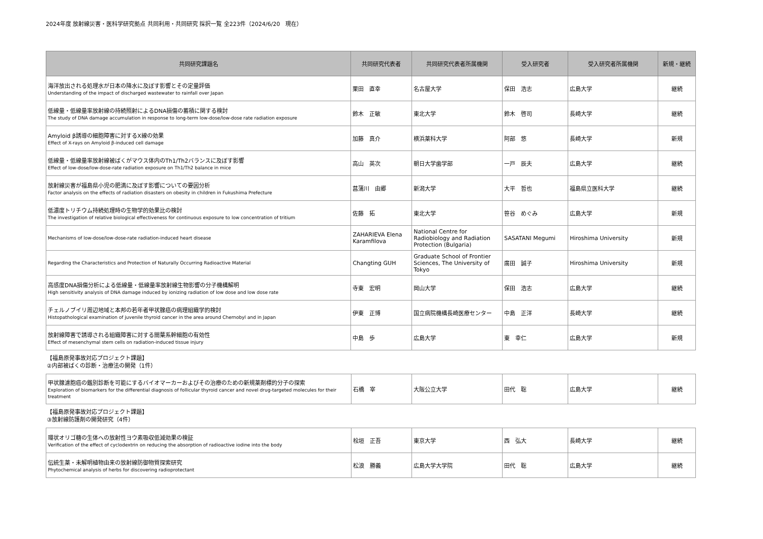2024年度 放射線災害・医科学研究拠点 共同利用・共同研究 採択一覧 全223件（2024/6/20　現在）
| 共同研究課題名 | 共同研究代表者 | 共同研究代表者所属機関 | 受入研究者 | 受入研究者所属機関 | 新規・継続 |
| --- | --- | --- | --- | --- | --- |
| 海洋放出される処理水が日本の降水に及ぼす影響とその定量評価 Understanding of the impact of discharged wastewater to rainfall over Japan | 栗田 直幸 | 名古屋大学 | 保田 浩志 | 広島大学 | 継続 |
| 低線量・低線量率放射線の持続照射によるDNA損傷の蓄積に関する検討 The study of DNA damage accumulation in response to long-term low-dose/low-dose rate radiation exposure | 鈴木 正敏 | 東北大学 | 鈴木 啓司 | 長崎大学 | 継続 |
| Amyloid β誘導の細胞障害に対するX線の効果 Effect of X-rays on Amyloid β-induced cell damage | 加藤 真介 | 横浜薬科大学 | 阿部 悠 | 長崎大学 | 新規 |
| 低線量・低線量率放射線被ばくがマウス体内のTh1/Th2バランスに及ぼす影響 Effect of low-dose/low-dose-rate radiation exposure on Th1/Th2 balance in mice | 高山 英次 | 朝日大学歯学部 | 一戸 辰夫 | 広島大学 | 継続 |
| 放射線災害が福島県小児の肥満に及ぼす影響についての要因分析 Factor analysis on the effects of radiation disasters on obesity in children in Fukushima Prefecture | 菖蒲川 由郷 | 新潟大学 | 大平 哲也 | 福島県立医科大学 | 継続 |
| 低濃度トリチウム持続処理時の生物学的効果比の検討 The investigation of relative biological effectiveness for continuous exposure to low concentration of tritium | 佐藤 拓 | 東北大学 | 笹谷 めぐみ | 広島大学 | 新規 |
| Mechanisms of low-dose/low-dose-rate radiation-induced heart disease | ZAHARIEVA Elena Karamfilova | National Centre for Radiobiology and Radiation Protection (Bulgaria) | SASATANI Megumi | Hiroshima University | 新規 |
| Regarding the Characteristics and Protection of Naturally Occurring Radioactive Material | Changting GUH | Graduate School of Frontier Sciences, The University of Tokyo | 廣田 誠子 | Hiroshima University | 新規 |
| 高感度DNA損傷分析による低線量・低線量率放射線生物影響の分子機構解明 High sensitivity analysis of DNA damage induced by ionizing radiation of low dose and low dose rate | 寺東 宏明 | 岡山大学 | 保田 浩志 | 広島大学 | 継続 |
| チェルノブイリ周辺地域と本邦の若年者甲状腺癌の病理組織学的検討 Histopathological examination of juvenile thyroid cancer in the area around Chernobyl and in Japan | 伊東 正博 | 国立病院機構長崎医療センター | 中島 正洋 | 長崎大学 | 継続 |
| 放射線障害で誘導される組織障害に対する間葉系幹細胞の有効性 Effect of mesenchymal stem cells on radiation-induced tissue injury | 中島 歩 | 広島大学 | 東 幸仁 | 広島大学 | 新規 |
【福島原発事故対応プロジェクト課題】
②内部被ばくの診断・治療法の開発（1件）
| 甲状腺濾胞癌の鑑別診断を可能にするバイオマーカーおよびその治療のための新規薬剤標的分子の探索 Exploration of biomarkers for the differential diagnosis of follicular thyroid cancer and novel drug-targeted molecules for their treatment | 石橋 宰 | 大阪公立大学 | 田代 聡 | 広島大学 | 継続 |
【福島原発事故対応プロジェクト課題】
③放射線防護剤の開発研究（4件）
| 環状オリゴ糖の生体への放射性ヨウ素吸収低減効果の検証 Verification of the effect of cyclodextrin on reducing the absorption of radioactive iodine into the body | 桧垣 正吾 | 東京大学 | 西 弘大 | 長崎大学 | 継続 |
| 伝統生薬・未解明植物由来の放射線防御物質探索研究 Phytochemical analysis of herbs for discovering radioprotectant | 松浪 勝義 | 広島大学大学院 | 田代 聡 | 広島大学 | 継続 |